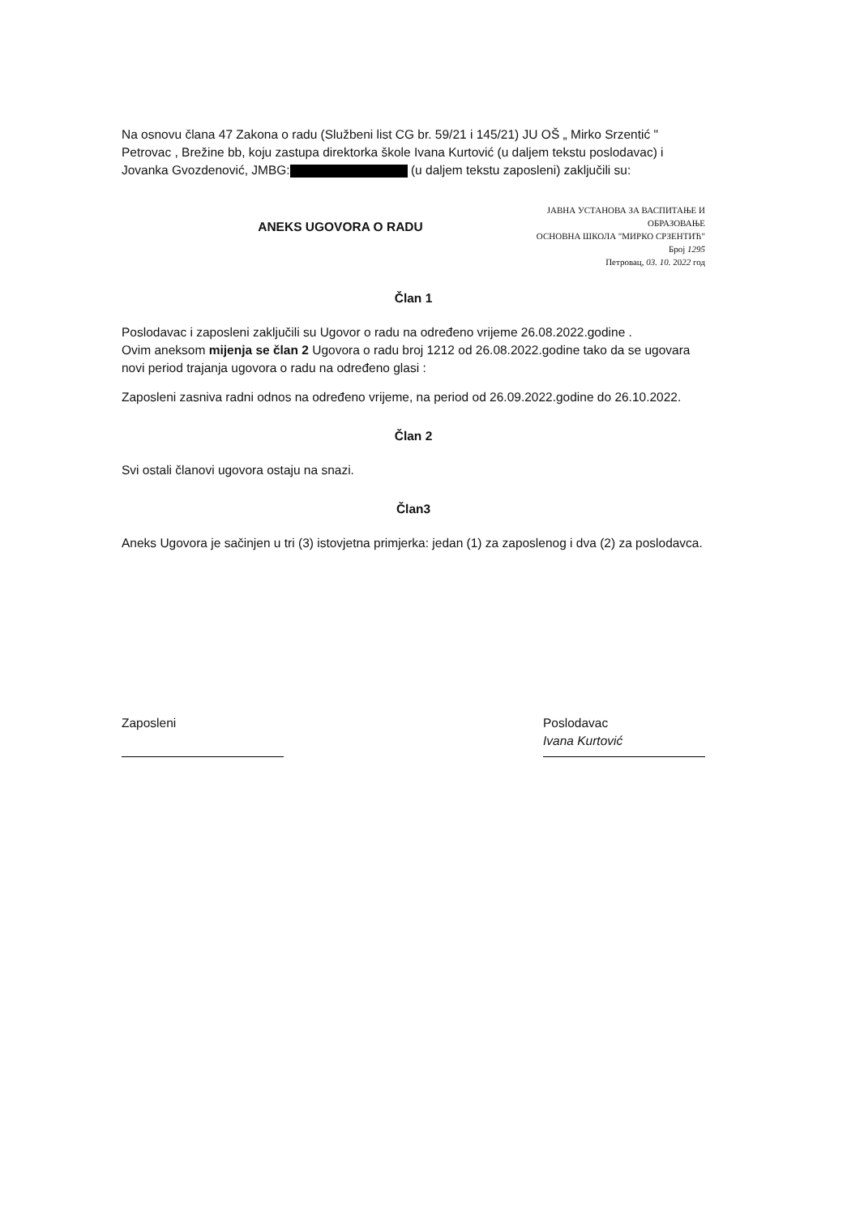Na osnovu člana 47 Zakona o radu (Službeni list CG br. 59/21 i 145/21) JU OŠ „ Mirko Srzentić " Petrovac , Brežine bb, koju zastupa direktorka škole Ivana Kurtović (u daljem tekstu poslodavac) i Jovanka Gvozdenović, JMBG: (u daljem tekstu zaposleni) zaključili su:
ANEKS UGOVORA O RADU
ЈАВНА УСТАНОВА ЗА ВАСПИТАЊЕ И ОБРАЗОВАЊЕ
ОСНОВНА ШКОЛА "МИРКО СРЗЕНТИЋ"
Број 1295
Петровац, 03. 10. 2022 год
Član 1
Poslodavac i zaposleni zaključili su Ugovor o radu na određeno vrijeme 26.08.2022.godine .
Ovim aneksom mijenja se član 2 Ugovora o radu broj 1212 od 26.08.2022.godine tako da se ugovara novi period trajanja ugovora o radu na određeno glasi :
Zaposleni zasniva radni odnos na određeno vrijeme, na period od 26.09.2022.godine do 26.10.2022.
Član 2
Svi ostali članovi ugovora ostaju na snazi.
Član3
Aneks Ugovora je sačinjen u tri (3) istovjetna primjerka: jedan (1) za zaposlenog i dva (2) za poslodavca.
Zaposleni Poslodavac
Ivana Kurtović